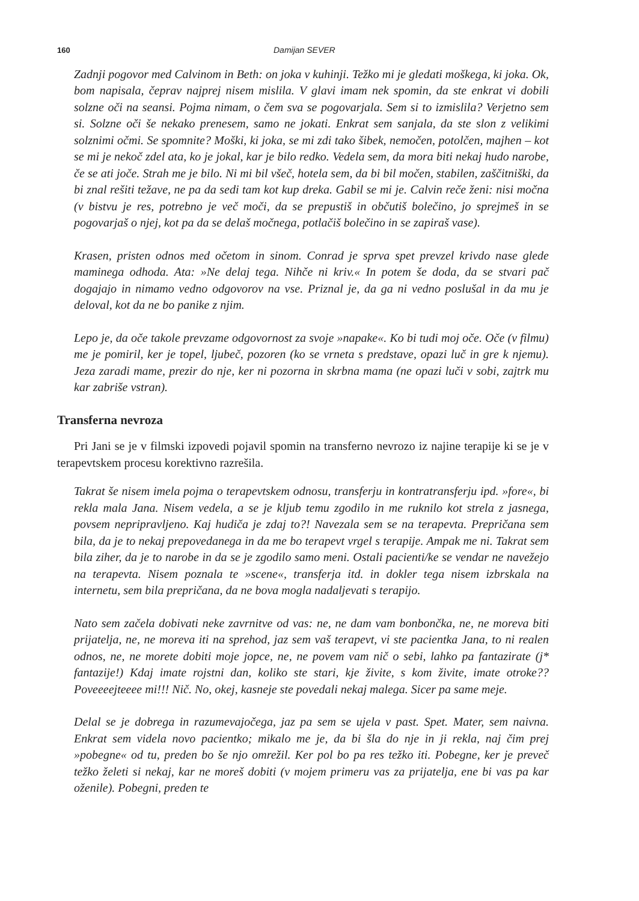160 Damijan SEVER
Zadnji pogovor med Calvinom in Beth: on joka v kuhinji. Težko mi je gledati moškega, ki joka. Ok, bom napisala, čeprav najprej nisem mislila. V glavi imam nek spomin, da ste enkrat vi dobili solzne oči na seansi. Pojma nimam, o čem sva se pogovarjala. Sem si to izmislila? Verjetno sem si. Solzne oči še nekako prenesem, samo ne jokati. Enkrat sem sanjala, da ste slon z velikimi solznimi očmi. Se spomnite? Moški, ki joka, se mi zdi tako šibek, nemočen, potolčen, majhen – kot se mi je nekoč zdel ata, ko je jokal, kar je bilo redko. Vedela sem, da mora biti nekaj hudo narobe, če se ati joče. Strah me je bilo. Ni mi bil všeč, hotela sem, da bi bil močen, stabilen, zaščitniški, da bi znal rešiti težave, ne pa da sedi tam kot kup dreka. Gabil se mi je. Calvin reče ženi: nisi močna (v bistvu je res, potrebno je več moči, da se prepustiš in občutiš bolečino, jo sprejmeš in se pogovarjaš o njej, kot pa da se delaš močnega, potlačiš bolečino in se zapiraš vase).
Krasen, pristen odnos med očetom in sinom. Conrad je sprva spet prevzel krivdo nase glede maminega odhoda. Ata: »Ne delaj tega. Nihče ni kriv.« In potem še doda, da se stvari pač dogajajo in nimamo vedno odgovorov na vse. Priznal je, da ga ni vedno poslušal in da mu je deloval, kot da ne bo panike z njim.
Lepo je, da oče takole prevzame odgovornost za svoje »napake«. Ko bi tudi moj oče. Oče (v filmu) me je pomiril, ker je topel, ljubeč, pozoren (ko se vrneta s predstave, opazi luč in gre k njemu). Jeza zaradi mame, prezir do nje, ker ni pozorna in skrbna mama (ne opazi luči v sobi, zajtrk mu kar zabriše vstran).
Transferna nevroza
Pri Jani se je v filmski izpovedi pojavil spomin na transferno nevrozo iz najine terapije ki se je v terapevtskem procesu korektivno razrešila.
Takrat še nisem imela pojma o terapevtskem odnosu, transferju in kontratransferju ipd. »fore«, bi rekla mala Jana. Nisem vedela, a se je kljub temu zgodilo in me ruknilo kot strela z jasnega, povsem nepripravljeno. Kaj hudiča je zdaj to?! Navezala sem se na terapevta. Prepričana sem bila, da je to nekaj prepovedanega in da me bo terapevt vrgel s terapije. Ampak me ni. Takrat sem bila ziher, da je to narobe in da se je zgodilo samo meni. Ostali pacienti/ke se vendar ne navežejo na terapevta. Nisem poznala te »scene«, transferja itd. in dokler tega nisem izbrskala na internetu, sem bila prepričana, da ne bova mogla nadaljevati s terapijo.
Nato sem začela dobivati neke zavrnitve od vas: ne, ne dam vam bonbončka, ne, ne moreva biti prijatelja, ne, ne moreva iti na sprehod, jaz sem vaš terapevt, vi ste pacientka Jana, to ni realen odnos, ne, ne morete dobiti moje jopce, ne, ne povem vam nič o sebi, lahko pa fantazirate (j* fantazije!) Kdaj imate rojstni dan, koliko ste stari, kje živite, s kom živite, imate otroke?? Poveeeejteeee mi!!! Nič. No, okej, kasneje ste povedali nekaj malega. Sicer pa same meje.
Delal se je dobrega in razumevajočega, jaz pa sem se ujela v past. Spet. Mater, sem naivna. Enkrat sem videla novo pacientko; mikalo me je, da bi šla do nje in ji rekla, naj čim prej »pobegne« od tu, preden bo še njo omrežil. Ker pol bo pa res težko iti. Pobegne, ker je preveč težko želeti si nekaj, kar ne moreš dobiti (v mojem primeru vas za prijatelja, ene bi vas pa kar oženile). Pobegni, preden te